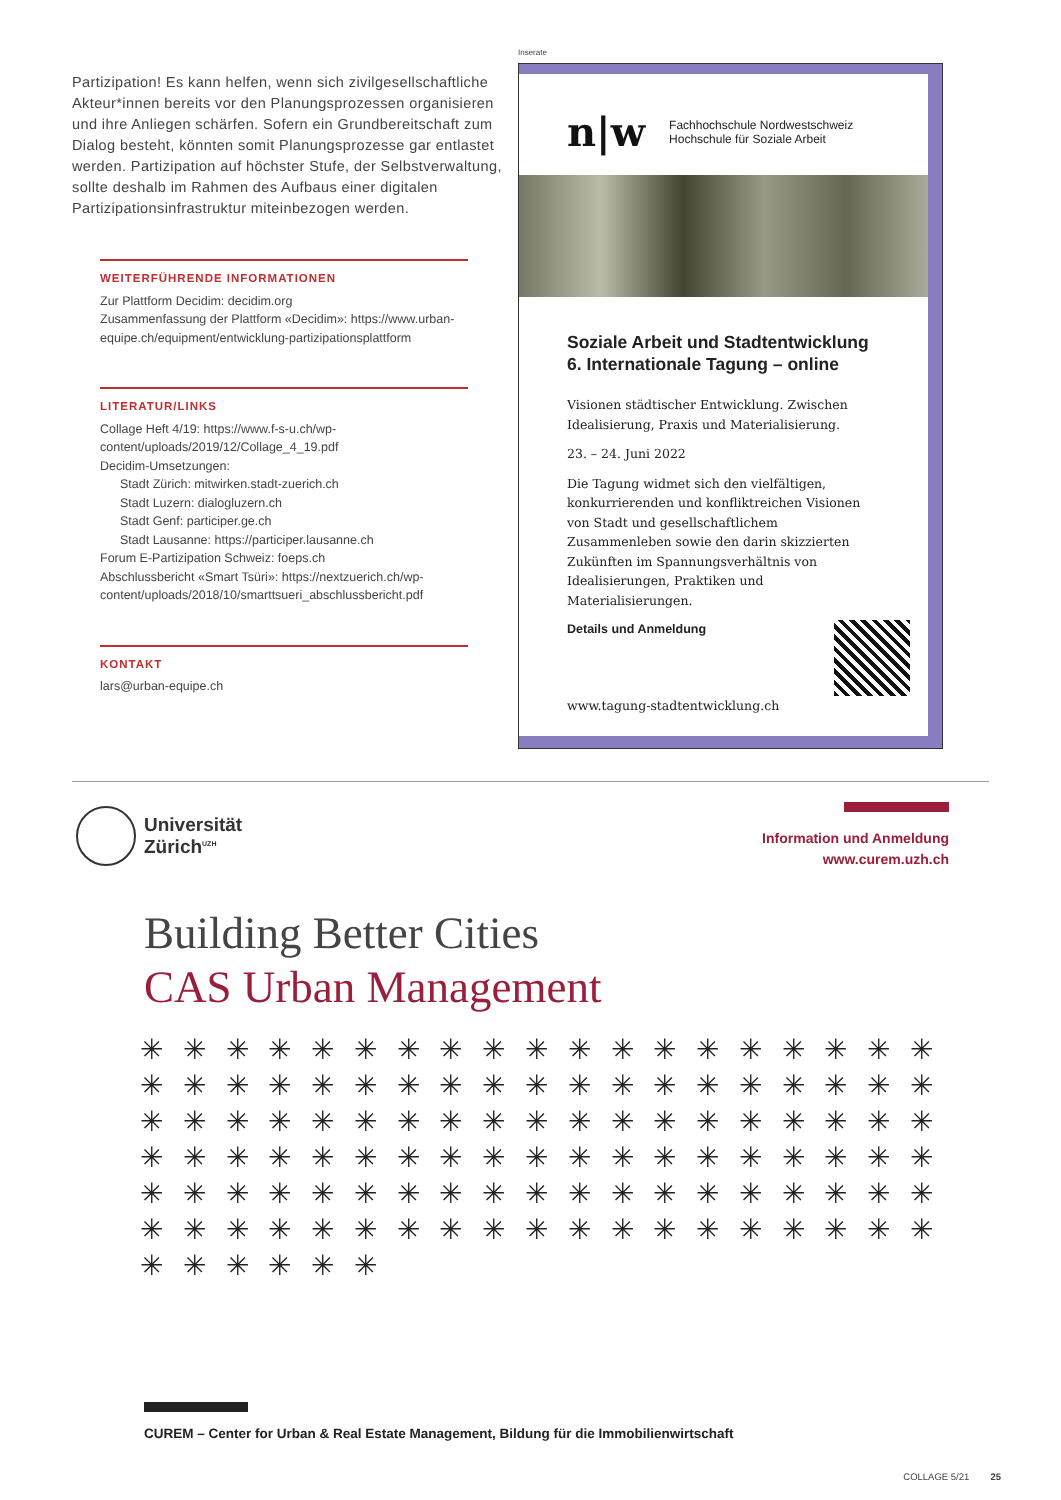Partizipation! Es kann helfen, wenn sich zivilgesellschaftliche Akteur*innen bereits vor den Planungsprozessen organisieren und ihre Anliegen schärfen. Sofern ein Grundbereitschaft zum Dialog besteht, könnten somit Planungsprozesse gar entlastet werden. Partizipation auf höchster Stufe, der Selbstverwaltung, sollte deshalb im Rahmen des Aufbaus einer digitalen Partizipationsinfrastruktur miteinbezogen werden.
WEITERFÜHRENDE INFORMATIONEN
Zur Plattform Decidim: decidim.org
Zusammenfassung der Plattform «Decidim»: https://www.urban-equipe.ch/equipment/entwicklung-partizipationsplattform
LITERATUR/LINKS
Collage Heft 4/19: https://www.f-s-u.ch/wp-content/uploads/2019/12/Collage_4_19.pdf
Decidim-Umsetzungen:
Stadt Zürich: mitwirken.stadt-zuerich.ch
Stadt Luzern: dialogluzern.ch
Stadt Genf: participer.ge.ch
Stadt Lausanne: https://participer.lausanne.ch
Forum E-Partizipation Schweiz: foeps.ch
Abschlussbericht «Smart Tsüri»: https://nextzuerich.ch/wp-content/uploads/2018/10/smarttsueri_abschlussbericht.pdf
KONTAKT
lars@urban-equipe.ch
Inserate
n|w Fachhochschule Nordwestschweiz
Hochschule für Soziale Arbeit
Soziale Arbeit und Stadtentwicklung
6. Internationale Tagung – online
Visionen städtischer Entwicklung. Zwischen Idealisierung, Praxis und Materialisierung.
23. – 24. Juni 2022
Die Tagung widmet sich den vielfältigen, konkurrierenden und konfliktreichen Visionen von Stadt und gesellschaftlichem Zusammenleben sowie den darin skizzierten Zukünften im Spannungsverhältnis von Idealisierungen, Praktiken und Materialisierungen.
Details und Anmeldung
www.tagung-stadtentwicklung.ch
Universität
Zürich<sup>UZH</sup>
Information und Anmeldung
www.curem.uzh.ch
Building Better Cities
CAS Urban Management
✳ ✳ ✳ ✳ ✳ ✳ ✳ ✳ ✳ ✳ ✳ ✳ ✳ ✳ ✳ ✳ ✳ ✳ ✳ ✳ ✳ ✳ ✳ ✳ ✳ ✳ ✳ ✳ ✳ ✳ ✳ ✳ ✳ ✳ ✳ ✳ ✳ ✳ ✳ ✳ ✳ ✳ ✳ ✳ ✳ ✳ ✳ ✳ ✳ ✳ ✳ ✳ ✳ ✳ ✳ ✳ ✳ ✳ ✳ ✳ ✳ ✳ ✳ ✳ ✳ ✳ ✳ ✳ ✳ ✳ ✳ ✳ ✳ ✳ ✳ ✳ ✳ ✳ ✳ ✳ ✳ ✳ ✳ ✳ ✳ ✳ ✳ ✳ ✳ ✳ ✳ ✳ ✳ ✳ ✳ ✳ ✳ ✳ ✳ ✳ ✳ ✳ ✳ ✳ ✳ ✳ ✳ ✳ ✳ ✳ ✳ ✳ ✳ ✳ ✳ ✳ ✳ ✳ ✳ ✳
CUREM – Center for Urban & Real Estate Management, Bildung für die Immobilienwirtschaft
COLLAGE 5/21 25